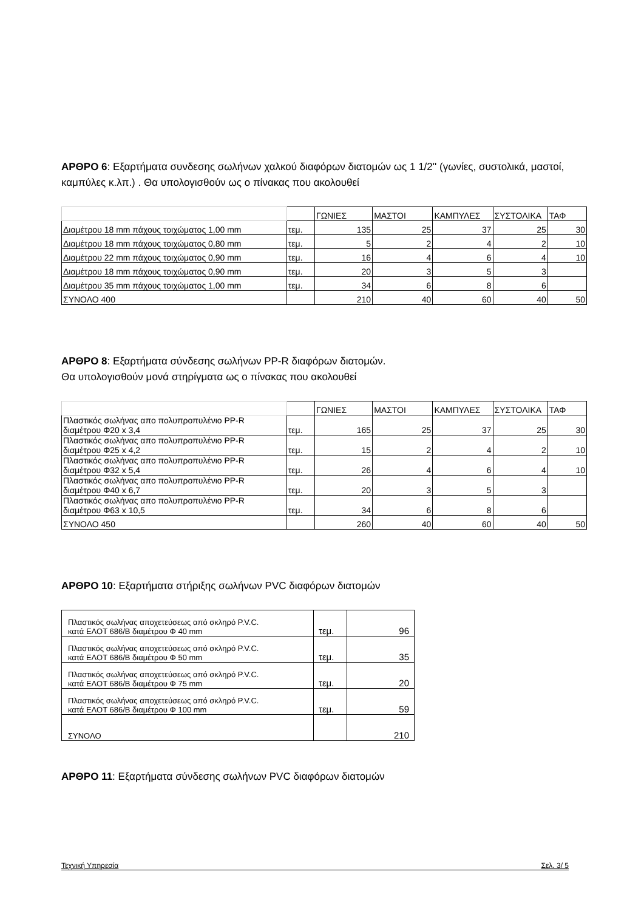ΑΡΘΡΟ 6: Εξαρτήματα συνδεσης σωλήνων χαλκού διαφόρων διατομών ως 1 1/2'' (γωνίες, συστολικά, μαστοί, καμπύλες κ.λπ.) . Θα υπολογισθούν ως ο πίνακας που ακολουθεί
| | | ΓΩΝΙΕΣ | ΜΑΣΤΟΙ | ΚΑΜΠΥΛΕΣ | ΣΥΣΤΟΛΙΚΑ | ΤΑΦ |
| Διαμέτρου 18 mm πάχους τοιχώματος 1,00 mm | τεμ. | 135 | 25 | 37 | 25 | 30 |
| Διαμέτρου 18 mm πάχους τοιχώματος 0,80 mm | τεμ. | 5 | 2 | 4 | 2 | 10 |
| Διαμέτρου 22 mm πάχους τοιχώματος 0,90 mm | τεμ. | 16 | 4 | 6 | 4 | 10 |
| Διαμέτρου 18 mm πάχους τοιχώματος 0,90 mm | τεμ. | 20 | 3 | 5 | 3 | |
| Διαμέτρου 35 mm πάχους τοιχώματος 1,00 mm | τεμ. | 34 | 6 | 8 | 6 | |
| ΣΥΝΟΛΟ 400 | | 210 | 40 | 60 | 40 | 50 |
ΑΡΘΡΟ 8: Εξαρτήματα σύνδεσης σωλήνων PP-R διαφόρων διατομών.
Θα υπολογισθούν μονά στηρίγματα ως ο πίνακας που ακολουθεί
| | | ΓΩΝΙΕΣ | ΜΑΣΤΟΙ | ΚΑΜΠΥΛΕΣ | ΣΥΣΤΟΛΙΚΑ | ΤΑΦ |
| Πλαστικός σωλήνας απο πολυπροπυλένιο PP-R διαμέτρου Φ20 x 3,4 | τεμ. | 165 | 25 | 37 | 25 | 30 |
| Πλαστικός σωλήνας απο πολυπροπυλένιο PP-R διαμέτρου Φ25 x 4,2 | τεμ. | 15 | 2 | 4 | 2 | 10 |
| Πλαστικός σωλήνας απο πολυπροπυλένιο PP-R διαμέτρου Φ32 x 5,4 | τεμ. | 26 | 4 | 6 | 4 | 10 |
| Πλαστικός σωλήνας απο πολυπροπυλένιο PP-R διαμέτρου Φ40 x 6,7 | τεμ. | 20 | 3 | 5 | 3 | |
| Πλαστικός σωλήνας απο πολυπροπυλένιο PP-R διαμέτρου Φ63 x 10,5 | τεμ. | 34 | 6 | 8 | 6 | |
| ΣΥΝΟΛΟ 450 | | 260 | 40 | 60 | 40 | 50 |
ΑΡΘΡΟ 10: Εξαρτήματα στήριξης σωλήνων PVC διαφόρων διατομών
| Πλαστικός σωλήνας αποχετεύσεως από σκληρό P.V.C. κατά ΕΛΟΤ 686/Β διαμέτρου Φ 40 mm | τεμ. | 96 |
| Πλαστικός σωλήνας αποχετεύσεως από σκληρό P.V.C. κατά ΕΛΟΤ 686/Β διαμέτρου Φ 50 mm | τεμ. | 35 |
| Πλαστικός σωλήνας αποχετεύσεως από σκληρό P.V.C. κατά ΕΛΟΤ 686/Β διαμέτρου Φ 75 mm | τεμ. | 20 |
| Πλαστικός σωλήνας αποχετεύσεως από σκληρό P.V.C. κατά ΕΛΟΤ 686/Β διαμέτρου Φ 100 mm | τεμ. | 59 |
| ΣΥΝΟΛΟ | | 210 |
ΑΡΘΡΟ 11: Εξαρτήματα σύνδεσης σωλήνων PVC διαφόρων διατομών
Τεχνική Υπηρεσία Σελ. 3/ 5